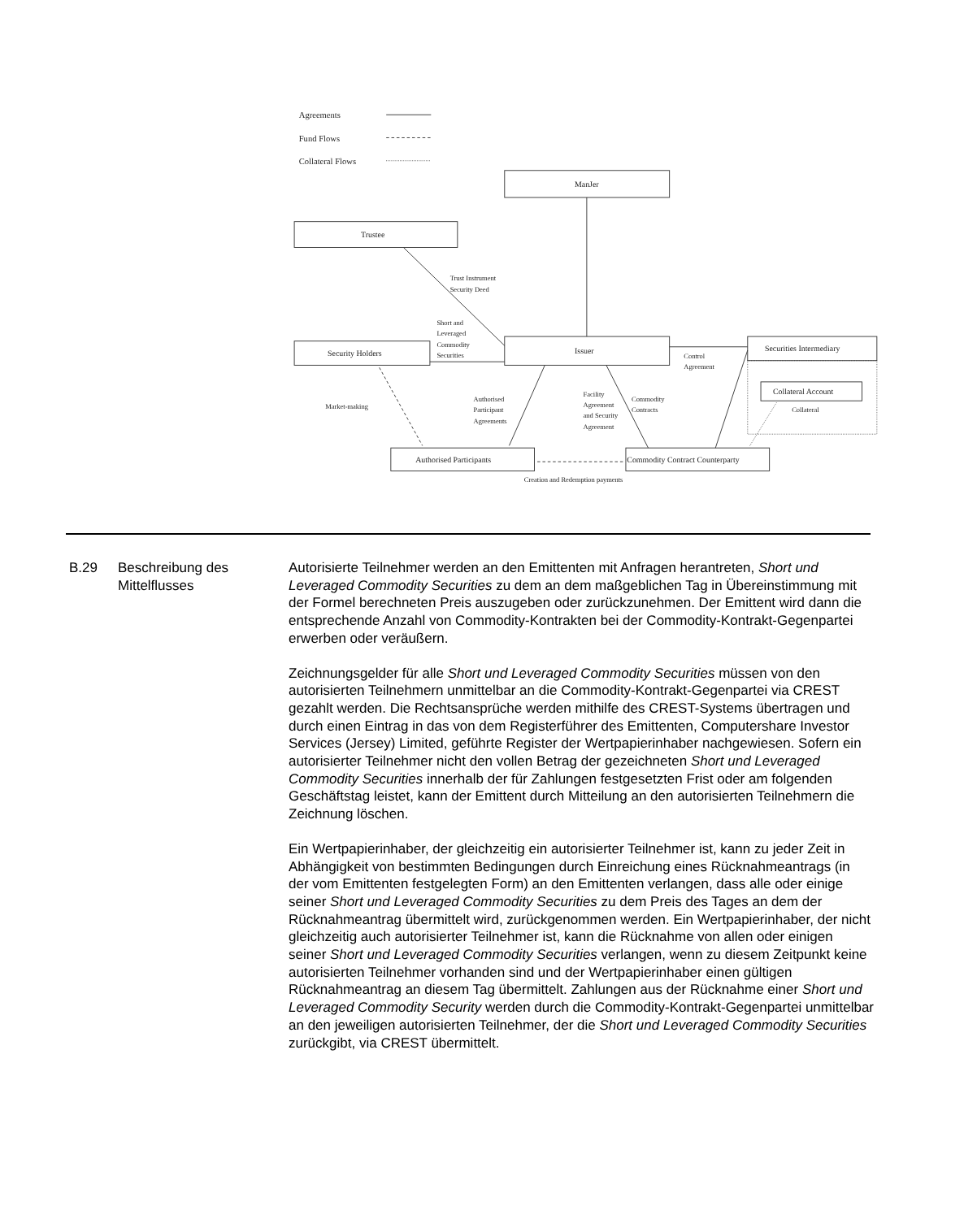Agreements
Fund Flows
Collateral Flows
ManJer
Trustee
Trust Instrument
Security Deed
Short and
Leveraged
Commodity
Securities
Issuer
Security Holders
Securities Intermediary
Control
Agreement
Collateral Account
Collateral
Market-making
Authorised
Participant
Agreements
Facility
Agreement
and Security
Agreement
Commodity
Contracts
Authorised Participants
Commodity Contract Counterparty
Creation and Redemption payments
B.29 Beschreibung des Mittelflusses
Autorisierte Teilnehmer werden an den Emittenten mit Anfragen herantreten, Short und Leveraged Commodity Securities zu dem an dem maßgeblichen Tag in Übereinstimmung mit der Formel berechneten Preis auszugeben oder zurückzunehmen. Der Emittent wird dann die entsprechende Anzahl von Commodity-Kontrakten bei der Commodity-Kontrakt-Gegenpartei erwerben oder veräußern.
Zeichnungsgelder für alle Short und Leveraged Commodity Securities müssen von den autorisierten Teilnehmern unmittelbar an die Commodity-Kontrakt-Gegenpartei via CREST gezahlt werden. Die Rechtsansprüche werden mithilfe des CREST-Systems übertragen und durch einen Eintrag in das von dem Registerführer des Emittenten, Computershare Investor Services (Jersey) Limited, geführte Register der Wertpapierinhaber nachgewiesen. Sofern ein autorisierter Teilnehmer nicht den vollen Betrag der gezeichneten Short und Leveraged Commodity Securities innerhalb der für Zahlungen festgesetzten Frist oder am folgenden Geschäftstag leistet, kann der Emittent durch Mitteilung an den autorisierten Teilnehmern die Zeichnung löschen.
Ein Wertpapierinhaber, der gleichzeitig ein autorisierter Teilnehmer ist, kann zu jeder Zeit in Abhängigkeit von bestimmten Bedingungen durch Einreichung eines Rücknahmeantrags (in der vom Emittenten festgelegten Form) an den Emittenten verlangen, dass alle oder einige seiner Short und Leveraged Commodity Securities zu dem Preis des Tages an dem der Rücknahmeantrag übermittelt wird, zurückgenommen werden. Ein Wertpapierinhaber, der nicht gleichzeitig auch autorisierter Teilnehmer ist, kann die Rücknahme von allen oder einigen seiner Short und Leveraged Commodity Securities verlangen, wenn zu diesem Zeitpunkt keine autorisierten Teilnehmer vorhanden sind und der Wertpapierinhaber einen gültigen Rücknahmeantrag an diesem Tag übermittelt. Zahlungen aus der Rücknahme einer Short und Leveraged Commodity Security werden durch die Commodity-Kontrakt-Gegenpartei unmittelbar an den jeweiligen autorisierten Teilnehmer, der die Short und Leveraged Commodity Securities zurückgibt, via CREST übermittelt.